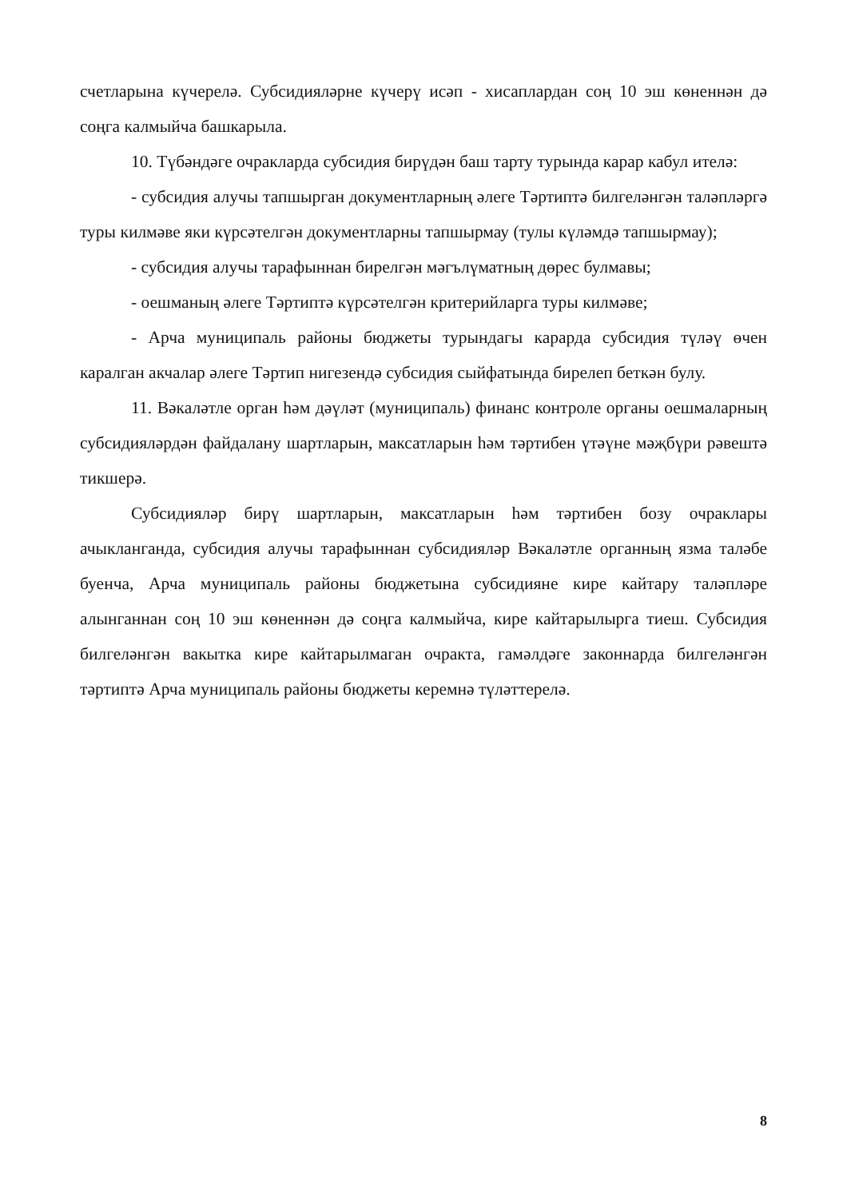счетларына күчерелә. Субсидияләрне күчерү исәп - хисаплардан соң 10 эш көненнән дә соңга калмыйча башкарыла.
10. Түбәндәге очракларда субсидия бирүдән баш тарту турында карар кабул ителә:
- субсидия алучы тапшырган документларның әлеге Тәртиптә билгеләнгән таләпләргә туры килмәве яки күрсәтелгән документларны тапшырмау (тулы күләмдә тапшырмау);
- субсидия алучы тарафыннан бирелгән мәгълүматның дөрес булмавы;
- оешманың әлеге Тәртиптә күрсәтелгән критерийларга туры килмәве;
- Арча муниципаль районы бюджеты турындагы карарда субсидия түләү өчен каралган акчалар әлеге Тәртип нигезендә субсидия сыйфатында бирелеп беткән булу.
11. Вәкаләтле орган һәм дәүләт (муниципаль) финанс контроле органы оешмаларның субсидияләрдән файдалану шартларын, максатларын һәм тәртибен үтәүне мәҗбүри рәвештә тикшерә.
Субсидияләр бирү шартларын, максатларын һәм тәртибен бозу очраклары ачыкланганда, субсидия алучы тарафыннан субсидияләр Вәкаләтле органның язма таләбе буенча, Арча муниципаль районы бюджетына субсидияне кире кайтару таләпләре алынганнан соң 10 эш көненнән дә соңга калмыйча, кире кайтарылырга тиеш. Субсидия билгеләнгән вакытка кире кайтарылмаган очракта, гамәлдәге законнарда билгеләнгән тәртиптә Арча муниципаль районы бюджеты керемнә түләттерелә.
8